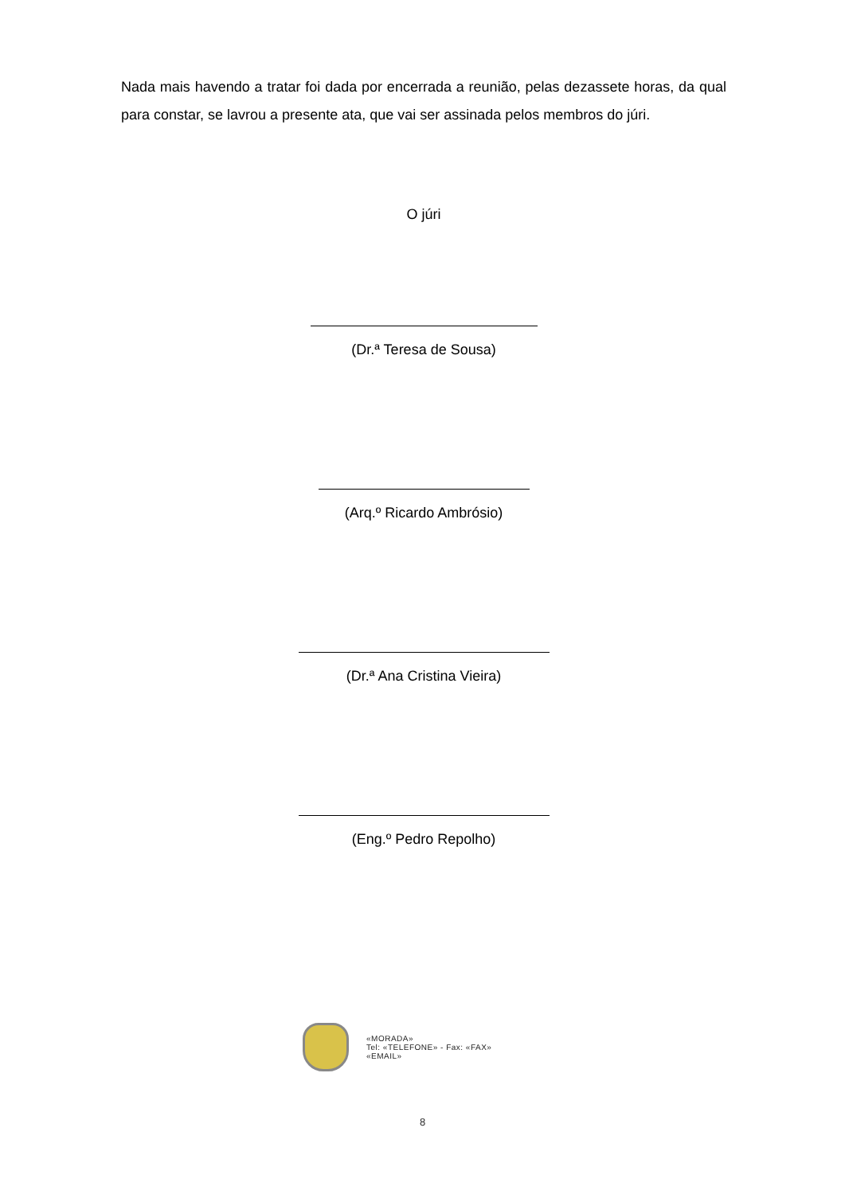Nada mais havendo a tratar foi dada por encerrada a reunião, pelas dezassete horas, da qual para constar, se lavrou a presente ata, que vai ser assinada pelos membros do júri.
O júri
(Dr.ª Teresa de Sousa)
(Arq.º Ricardo Ambrósio)
(Dr.ª Ana Cristina Vieira)
(Eng.º Pedro Repolho)
«MORADA»
Tel: «TELEFONE» - Fax: «FAX»
«EMAIL»
8